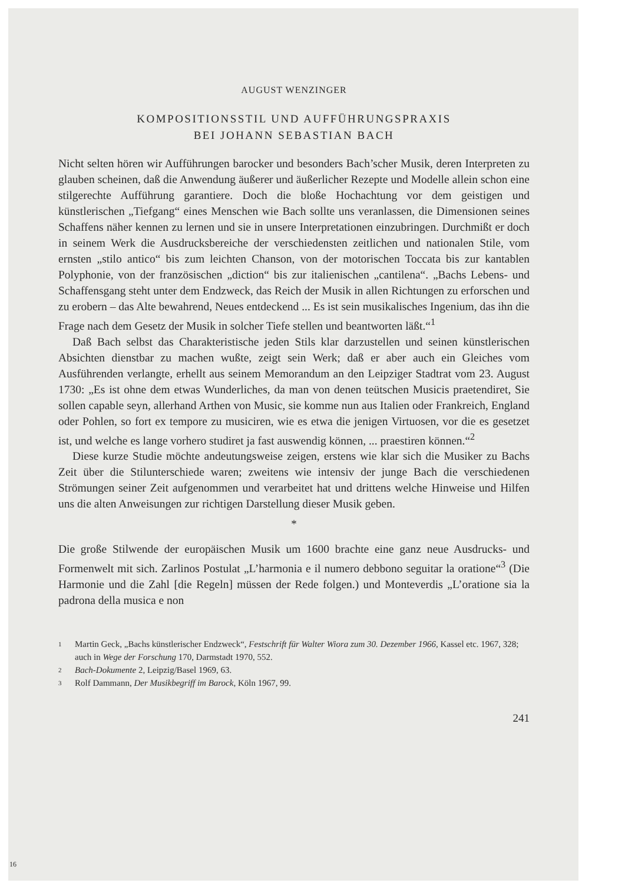AUGUST WENZINGER
KOMPOSITIONSSTIL UND AUFFÜHRUNGSPRAXIS
BEI JOHANN SEBASTIAN BACH
Nicht selten hören wir Aufführungen barocker und besonders Bach’scher Musik, deren Interpreten zu glauben scheinen, daß die Anwendung äußerer und äußerlicher Rezepte und Modelle allein schon eine stilgerechte Aufführung garantiere. Doch die bloße Hochachtung vor dem geistigen und künstlerischen „Tiefgang“ eines Menschen wie Bach sollte uns veranlassen, die Dimensionen seines Schaffens näher kennen zu lernen und sie in unsere Interpretationen einzubringen. Durchmißt er doch in seinem Werk die Ausdrucksbereiche der verschiedensten zeitlichen und nationalen Stile, vom ernsten „stilo antico“ bis zum leichten Chanson, von der motorischen Toccata bis zur kantablen Polyphonie, von der französischen „diction“ bis zur italienischen „cantilena“. „Bachs Lebens- und Schaffensgang steht unter dem Endzweck, das Reich der Musik in allen Richtungen zu erforschen und zu erobern – das Alte bewahrend, Neues entdeckend ... Es ist sein musikalisches Ingenium, das ihn die Frage nach dem Gesetz der Musik in solcher Tiefe stellen und beantworten läßt.“<sup>1</sup>
Daß Bach selbst das Charakteristische jeden Stils klar darzustellen und seinen künstlerischen Absichten dienstbar zu machen wußte, zeigt sein Werk; daß er aber auch ein Gleiches vom Ausführenden verlangte, erhellt aus seinem Memorandum an den Leipziger Stadtrat vom 23. August 1730: „Es ist ohne dem etwas Wunderliches, da man von denen teütschen Musicis praetendiret, Sie sollen capable seyn, allerhand Arthen von Music, sie komme nun aus Italien oder Frankreich, England oder Pohlen, so fort ex tempore zu musiciren, wie es etwa die jenigen Virtuosen, vor die es gesetzet ist, und welche es lange vorhero studiret ja fast auswendig können, ... praestiren können.“<sup>2</sup>
Diese kurze Studie möchte andeutungsweise zeigen, erstens wie klar sich die Musiker zu Bachs Zeit über die Stilunterschiede waren; zweitens wie intensiv der junge Bach die verschiedenen Strömungen seiner Zeit aufgenommen und verarbeitet hat und drittens welche Hinweise und Hilfen uns die alten Anweisungen zur richtigen Darstellung dieser Musik geben.
*
Die große Stilwende der europäischen Musik um 1600 brachte eine ganz neue Ausdrucks- und Formenwelt mit sich. Zarlinos Postulat „L’harmonia e il numero debbono seguitar la oratione“<sup>3</sup> (Die Harmonie und die Zahl [die Regeln] müssen der Rede folgen.) und Monteverdis „L’oratione sia la padrona della musica e non
1 Martin Geck, „Bachs künstlerischer Endzweck“, Festschrift für Walter Wiora zum 30. Dezember 1966, Kassel etc. 1967, 328; auch in Wege der Forschung 170, Darmstadt 1970, 552.
2 Bach-Dokumente 2, Leipzig/Basel 1969, 63.
3 Rolf Dammann, Der Musikbegriff im Barock, Köln 1967, 99.
241
16